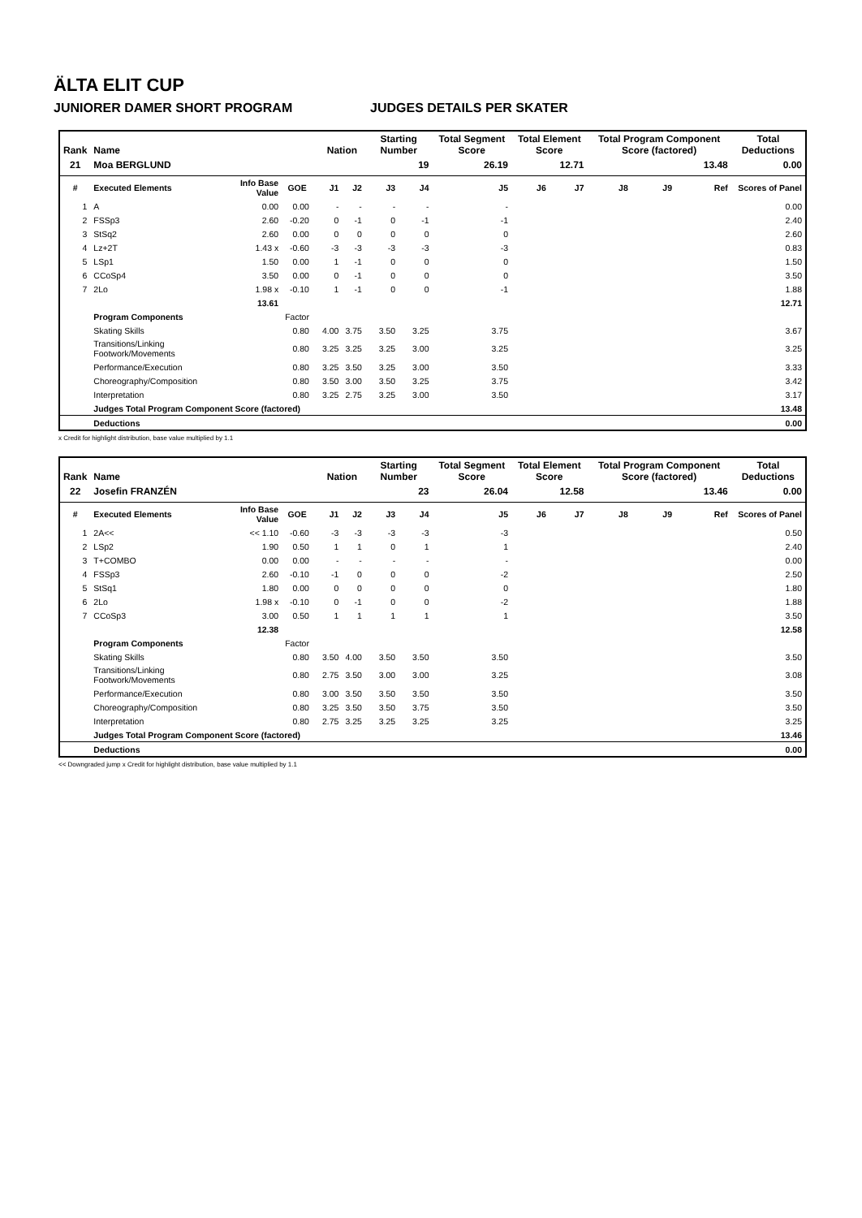ÄLTA ELIT CUP
JUNIORER DAMER SHORT PROGRAM JUDGES DETAILS PER SKATER
| Rank | Name | | | | Nation | | Starting Number | | Total Segment Score | Total Element Score | | Total Program Component Score (factored) | | | Total Deductions |
| --- | --- | --- | --- | --- | --- | --- | --- | --- | --- | --- | --- | --- | --- | --- | --- |
| 21 | Moa BERGLUND | | | | | | 19 | | 26.19 | 12.71 | | 13.48 | | | 0.00 |
| # | Executed Elements | Info Base Value | GOE | | J1 | J2 | J3 | J4 | J5 | J6 | J7 | J8 | J9 | Ref | Scores of Panel |
| 1 | A | 0.00 | 0.00 | | - | - | - | - | - | | | | | | 0.00 |
| 2 | FSSp3 | 2.60 | -0.20 | | 0 | -1 | 0 | -1 | -1 | | | | | | 2.40 |
| 3 | StSq2 | 2.60 | 0.00 | | 0 | 0 | 0 | 0 | 0 | | | | | | 2.60 |
| 4 | Lz+2T | 1.43 x | -0.60 | | -3 | -3 | -3 | -3 | -3 | | | | | | 0.83 |
| 5 | LSp1 | 1.50 | 0.00 | | 1 | -1 | 0 | 0 | 0 | | | | | | 1.50 |
| 6 | CCoSp4 | 3.50 | 0.00 | | 0 | -1 | 0 | 0 | 0 | | | | | | 3.50 |
| 7 | 2Lo | 1.98 x | -0.10 | | 1 | -1 | 0 | 0 | -1 | | | | | | 1.88 |
| | | 13.61 | | | | | | | | | | | | | 12.71 |
| | Program Components | | Factor | | | | | | | | | | | | |
| | Skating Skills | | 0.80 | | 4.00 | 3.75 | 3.50 | 3.25 | 3.75 | | | | | | 3.67 |
| | Transitions/Linking Footwork/Movements | | 0.80 | | 3.25 | 3.25 | 3.25 | 3.00 | 3.25 | | | | | | 3.25 |
| | Performance/Execution | | 0.80 | | 3.25 | 3.50 | 3.25 | 3.00 | 3.50 | | | | | | 3.33 |
| | Choreography/Composition | | 0.80 | | 3.50 | 3.00 | 3.50 | 3.25 | 3.75 | | | | | | 3.42 |
| | Interpretation | | 0.80 | | 3.25 | 2.75 | 3.25 | 3.00 | 3.50 | | | | | | 3.17 |
| | Judges Total Program Component Score (factored) | | | | | | | | | | | | | | 13.48 |
| | Deductions | | | | | | | | | | | | | | 0.00 |
x Credit for highlight distribution, base value multiplied by 1.1
| Rank | Name | | | | Nation | | Starting Number | | Total Segment Score | Total Element Score | | Total Program Component Score (factored) | | | Total Deductions |
| --- | --- | --- | --- | --- | --- | --- | --- | --- | --- | --- | --- | --- | --- | --- | --- |
| 22 | Josefin FRANZÉN | | | | | | 23 | | 26.04 | 12.58 | | 13.46 | | | 0.00 |
| # | Executed Elements | Info Base Value | GOE | | J1 | J2 | J3 | J4 | J5 | J6 | J7 | J8 | J9 | Ref | Scores of Panel |
| 1 | 2A<< | << 1.10 | -0.60 | | -3 | -3 | -3 | -3 | -3 | | | | | | 0.50 |
| 2 | LSp2 | 1.90 | 0.50 | | 1 | 1 | 0 | 1 | 1 | | | | | | 2.40 |
| 3 | T+COMBO | 0.00 | 0.00 | | - | - | - | - | - | | | | | | 0.00 |
| 4 | FSSp3 | 2.60 | -0.10 | | -1 | 0 | 0 | 0 | -2 | | | | | | 2.50 |
| 5 | StSq1 | 1.80 | 0.00 | | 0 | 0 | 0 | 0 | 0 | | | | | | 1.80 |
| 6 | 2Lo | 1.98 x | -0.10 | | 0 | -1 | 0 | 0 | -2 | | | | | | 1.88 |
| 7 | CCoSp3 | 3.00 | 0.50 | | 1 | 1 | 1 | 1 | 1 | | | | | | 3.50 |
| | | 12.38 | | | | | | | | | | | | | 12.58 |
| | Program Components | | Factor | | | | | | | | | | | | |
| | Skating Skills | | 0.80 | | 3.50 | 4.00 | 3.50 | 3.50 | 3.50 | | | | | | 3.50 |
| | Transitions/Linking Footwork/Movements | | 0.80 | | 2.75 | 3.50 | 3.00 | 3.00 | 3.25 | | | | | | 3.08 |
| | Performance/Execution | | 0.80 | | 3.00 | 3.50 | 3.50 | 3.50 | 3.50 | | | | | | 3.50 |
| | Choreography/Composition | | 0.80 | | 3.25 | 3.50 | 3.50 | 3.75 | 3.50 | | | | | | 3.50 |
| | Interpretation | | 0.80 | | 2.75 | 3.25 | 3.25 | 3.25 | 3.25 | | | | | | 3.25 |
| | Judges Total Program Component Score (factored) | | | | | | | | | | | | | | 13.46 |
| | Deductions | | | | | | | | | | | | | | 0.00 |
<< Downgraded jump x Credit for highlight distribution, base value multiplied by 1.1